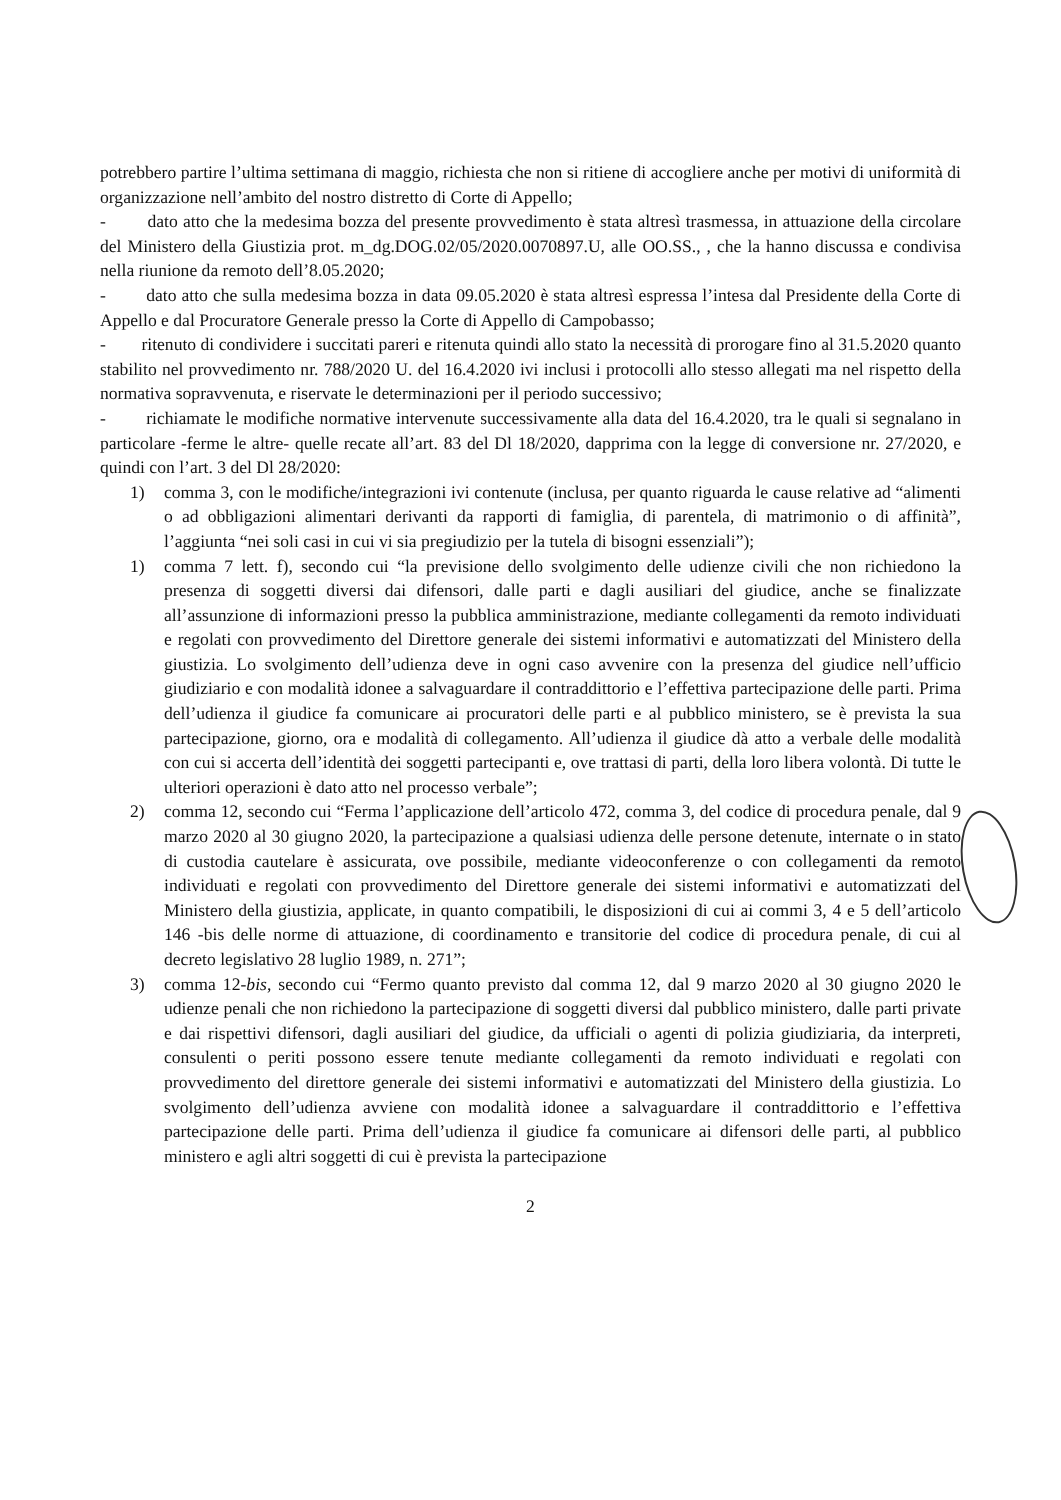potrebbero partire l’ultima settimana di maggio, richiesta che non si ritiene di accogliere anche per motivi di uniformità di organizzazione nell’ambito del nostro distretto di Corte di Appello;
- dato atto che la medesima bozza del presente provvedimento è stata altresì trasmessa, in attuazione della circolare del Ministero della Giustizia prot. m_dg.DOG.02/05/2020.0070897.U, alle OO.SS., , che la hanno discussa e condivisa nella riunione da remoto dell’8.05.2020;
- dato atto che sulla medesima bozza in data 09.05.2020 è stata altresì espressa l’intesa dal Presidente della Corte di Appello e dal Procuratore Generale presso la Corte di Appello di Campobasso;
- ritenuto di condividere i succitati pareri e ritenuta quindi allo stato la necessità di prorogare fino al 31.5.2020 quanto stabilito nel provvedimento nr. 788/2020 U. del 16.4.2020 ivi inclusi i protocolli allo stesso allegati ma nel rispetto della normativa sopravvenuta, e riservate le determinazioni per il periodo successivo;
- richiamate le modifiche normative intervenute successivamente alla data del 16.4.2020, tra le quali si segnalano in particolare -ferme le altre- quelle recate all’art. 83 del Dl 18/2020, dapprima con la legge di conversione nr. 27/2020, e quindi con l’art. 3 del Dl 28/2020:
1) comma 3, con le modifiche/integrazioni ivi contenute (inclusa, per quanto riguarda le cause relative ad “alimenti o ad obbligazioni alimentari derivanti da rapporti di famiglia, di parentela, di matrimonio o di affinità”, l’aggiunta “nei soli casi in cui vi sia pregiudizio per la tutela di bisogni essenziali”);
1) comma 7 lett. f), secondo cui “la previsione dello svolgimento delle udienze civili che non richiedono la presenza di soggetti diversi dai difensori, dalle parti e dagli ausiliari del giudice, anche se finalizzate all’assunzione di informazioni presso la pubblica amministrazione, mediante collegamenti da remoto individuati e regolati con provvedimento del Direttore generale dei sistemi informativi e automatizzati del Ministero della giustizia. Lo svolgimento dell’udienza deve in ogni caso avvenire con la presenza del giudice nell’ufficio giudiziario e con modalità idonee a salvaguardare il contraddittorio e l’effettiva partecipazione delle parti. Prima dell’udienza il giudice fa comunicare ai procuratori delle parti e al pubblico ministero, se è prevista la sua partecipazione, giorno, ora e modalità di collegamento. All’udienza il giudice dà atto a verbale delle modalità con cui si accerta dell’identità dei soggetti partecipanti e, ove trattasi di parti, della loro libera volontà. Di tutte le ulteriori operazioni è dato atto nel processo verbale”;
2) comma 12, secondo cui “Ferma l’applicazione dell’articolo 472, comma 3, del codice di procedura penale, dal 9 marzo 2020 al 30 giugno 2020, la partecipazione a qualsiasi udienza delle persone detenute, internate o in stato di custodia cautelare è assicurata, ove possibile, mediante videoconferenze o con collegamenti da remoto individuati e regolati con provvedimento del Direttore generale dei sistemi informativi e automatizzati del Ministero della giustizia, applicate, in quanto compatibili, le disposizioni di cui ai commi 3, 4 e 5 dell’articolo 146 -bis delle norme di attuazione, di coordinamento e transitorie del codice di procedura penale, di cui al decreto legislativo 28 luglio 1989, n. 271”;
3) comma 12-bis, secondo cui “Fermo quanto previsto dal comma 12, dal 9 marzo 2020 al 30 giugno 2020 le udienze penali che non richiedono la partecipazione di soggetti diversi dal pubblico ministero, dalle parti private e dai rispettivi difensori, dagli ausiliari del giudice, da ufficiali o agenti di polizia giudiziaria, da interpreti, consulenti o periti possono essere tenute mediante collegamenti da remoto individuati e regolati con provvedimento del direttore generale dei sistemi informativi e automatizzati del Ministero della giustizia. Lo svolgimento dell’udienza avviene con modalità idonee a salvaguardare il contraddittorio e l’effettiva partecipazione delle parti. Prima dell’udienza il giudice fa comunicare ai difensori delle parti, al pubblico ministero e agli altri soggetti di cui è prevista la partecipazione
2